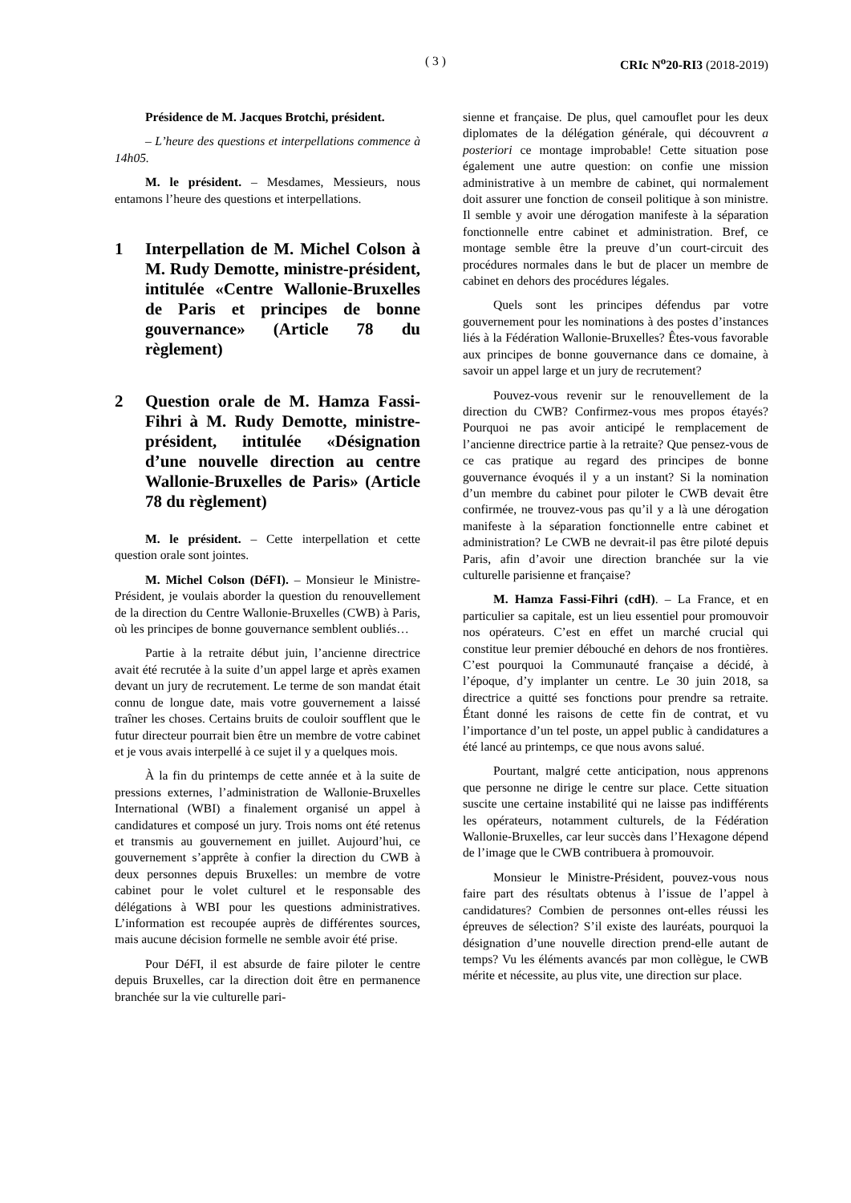( 3 ) CRIc N<sup>o</sup>20-RI3 (2018-2019)
Présidence de M. Jacques Brotchi, président.
– L’heure des questions et interpellations commence à 14h05.
M. le président. – Mesdames, Messieurs, nous entamons l’heure des questions et interpellations.
1 Interpellation de M. Michel Colson à M. Rudy Demotte, ministre-président, intitulée «Centre Wallonie-Bruxelles de Paris et principes de bonne gouvernance» (Article 78 du règlement)
2 Question orale de M. Hamza Fassi-Fihri à M. Rudy Demotte, ministre-président, intitulée «Désignation d’une nouvelle direction au centre Wallonie-Bruxelles de Paris» (Article 78 du règlement)
M. le président. – Cette interpellation et cette question orale sont jointes.
M. Michel Colson (DéFI). – Monsieur le Ministre-Président, je voulais aborder la question du renouvellement de la direction du Centre Wallonie-Bruxelles (CWB) à Paris, où les principes de bonne gouvernance semblent oubliés…
Partie à la retraite début juin, l’ancienne directrice avait été recrutée à la suite d’un appel large et après examen devant un jury de recrutement. Le terme de son mandat était connu de longue date, mais votre gouvernement a laissé traîner les choses. Certains bruits de couloir soufflent que le futur directeur pourrait bien être un membre de votre cabinet et je vous avais interpellé à ce sujet il y a quelques mois.
À la fin du printemps de cette année et à la suite de pressions externes, l’administration de Wallonie-Bruxelles International (WBI) a finalement organisé un appel à candidatures et composé un jury. Trois noms ont été retenus et transmis au gouvernement en juillet. Aujourd’hui, ce gouvernement s’apprête à confier la direction du CWB à deux personnes depuis Bruxelles: un membre de votre cabinet pour le volet culturel et le responsable des délégations à WBI pour les questions administratives. L’information est recoupée auprès de différentes sources, mais aucune décision formelle ne semble avoir été prise.
Pour DéFI, il est absurde de faire piloter le centre depuis Bruxelles, car la direction doit être en permanence branchée sur la vie culturelle pari-
sienne et française. De plus, quel camouflet pour les deux diplomates de la délégation générale, qui découvrent a posteriori ce montage improbable! Cette situation pose également une autre question: on confie une mission administrative à un membre de cabinet, qui normalement doit assurer une fonction de conseil politique à son ministre. Il semble y avoir une dérogation manifeste à la séparation fonctionnelle entre cabinet et administration. Bref, ce montage semble être la preuve d’un court-circuit des procédures normales dans le but de placer un membre de cabinet en dehors des procédures légales.
Quels sont les principes défendus par votre gouvernement pour les nominations à des postes d’instances liés à la Fédération Wallonie-Bruxelles? Êtes-vous favorable aux principes de bonne gouvernance dans ce domaine, à savoir un appel large et un jury de recrutement?
Pouvez-vous revenir sur le renouvellement de la direction du CWB? Confirmez-vous mes propos étayés? Pourquoi ne pas avoir anticipé le remplacement de l’ancienne directrice partie à la retraite? Que pensez-vous de ce cas pratique au regard des principes de bonne gouvernance évoqués il y a un instant? Si la nomination d’un membre du cabinet pour piloter le CWB devait être confirmée, ne trouvez-vous pas qu’il y a là une dérogation manifeste à la séparation fonctionnelle entre cabinet et administration? Le CWB ne devrait-il pas être piloté depuis Paris, afin d’avoir une direction branchée sur la vie culturelle parisienne et française?
M. Hamza Fassi-Fihri (cdH). – La France, et en particulier sa capitale, est un lieu essentiel pour promouvoir nos opérateurs. C’est en effet un marché crucial qui constitue leur premier débouché en dehors de nos frontières. C’est pourquoi la Communauté française a décidé, à l’époque, d’y implanter un centre. Le 30 juin 2018, sa directrice a quitté ses fonctions pour prendre sa retraite. Étant donné les raisons de cette fin de contrat, et vu l’importance d’un tel poste, un appel public à candidatures a été lancé au printemps, ce que nous avons salué.
Pourtant, malgré cette anticipation, nous apprenons que personne ne dirige le centre sur place. Cette situation suscite une certaine instabilité qui ne laisse pas indifférents les opérateurs, notamment culturels, de la Fédération Wallonie-Bruxelles, car leur succès dans l’Hexagone dépend de l’image que le CWB contribuera à promouvoir.
Monsieur le Ministre-Président, pouvez-vous nous faire part des résultats obtenus à l’issue de l’appel à candidatures? Combien de personnes ont-elles réussi les épreuves de sélection? S’il existe des lauréats, pourquoi la désignation d’une nouvelle direction prend-elle autant de temps? Vu les éléments avancés par mon collègue, le CWB mérite et nécessite, au plus vite, une direction sur place.